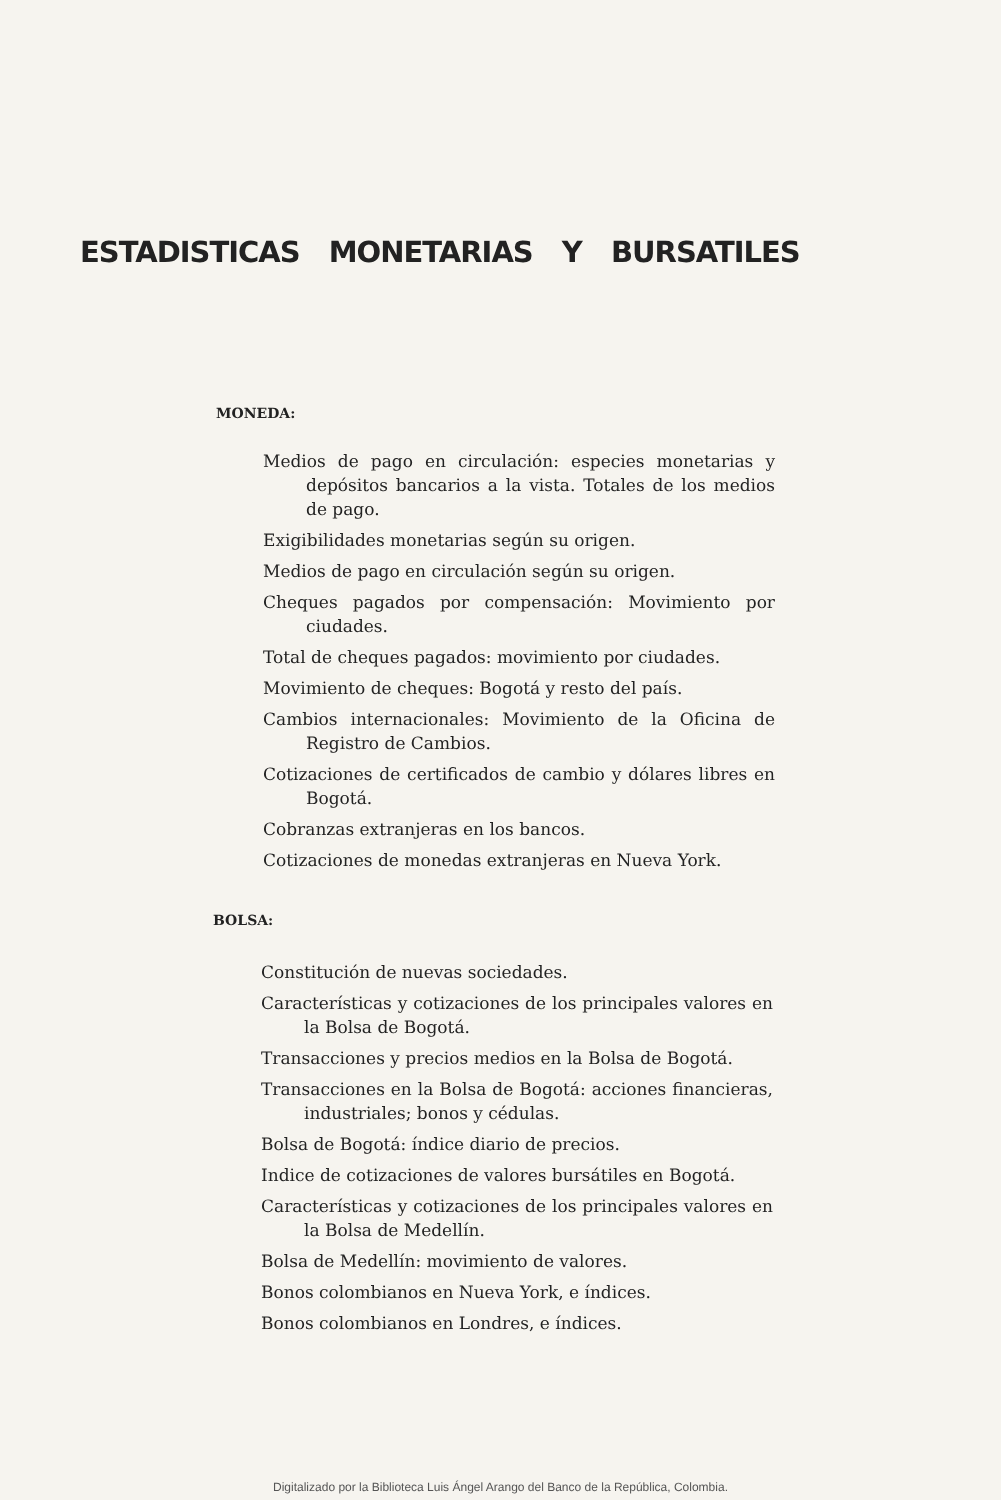ESTADISTICAS MONETARIAS Y BURSATILES
MONEDA:
Medios de pago en circulación: especies monetarias y depósitos bancarios a la vista. Totales de los medios de pago.
Exigibilidades monetarias según su origen.
Medios de pago en circulación según su origen.
Cheques pagados por compensación: Movimiento por ciudades.
Total de cheques pagados: movimiento por ciudades.
Movimiento de cheques: Bogotá y resto del país.
Cambios internacionales: Movimiento de la Oficina de Registro de Cambios.
Cotizaciones de certificados de cambio y dólares libres en Bogotá.
Cobranzas extranjeras en los bancos.
Cotizaciones de monedas extranjeras en Nueva York.
BOLSA:
Constitución de nuevas sociedades.
Características y cotizaciones de los principales valores en la Bolsa de Bogotá.
Transacciones y precios medios en la Bolsa de Bogotá.
Transacciones en la Bolsa de Bogotá: acciones financieras, industriales; bonos y cédulas.
Bolsa de Bogotá: índice diario de precios.
Indice de cotizaciones de valores bursátiles en Bogotá.
Características y cotizaciones de los principales valores en la Bolsa de Medellín.
Bolsa de Medellín: movimiento de valores.
Bonos colombianos en Nueva York, e índices.
Bonos colombianos en Londres, e índices.
Digitalizado por la Biblioteca Luis Ángel Arango del Banco de la República, Colombia.